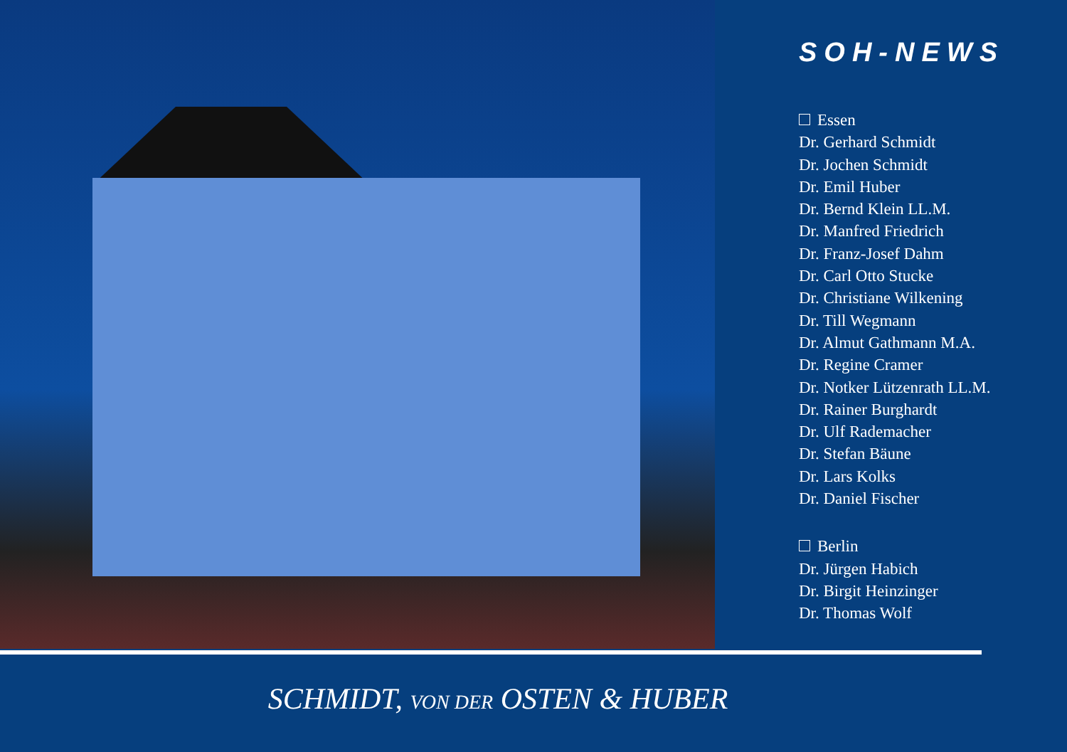SOH-NEWS
Essen
Dr. Gerhard Schmidt
Dr. Jochen Schmidt
Dr. Emil Huber
Dr. Bernd Klein LL.M.
Dr. Manfred Friedrich
Dr. Franz-Josef Dahm
Dr. Carl Otto Stucke
Dr. Christiane Wilkening
Dr. Till Wegmann
Dr. Almut Gathmann M.A.
Dr. Regine Cramer
Dr. Notker Lützenrath LL.M.
Dr. Rainer Burghardt
Dr. Ulf Rademacher
Dr. Stefan Bäune
Dr. Lars Kolks
Dr. Daniel Fischer
Berlin
Dr. Jürgen Habich
Dr. Birgit Heinzinger
Dr. Thomas Wolf
SCHMIDT, VON DER OSTEN & HUBER